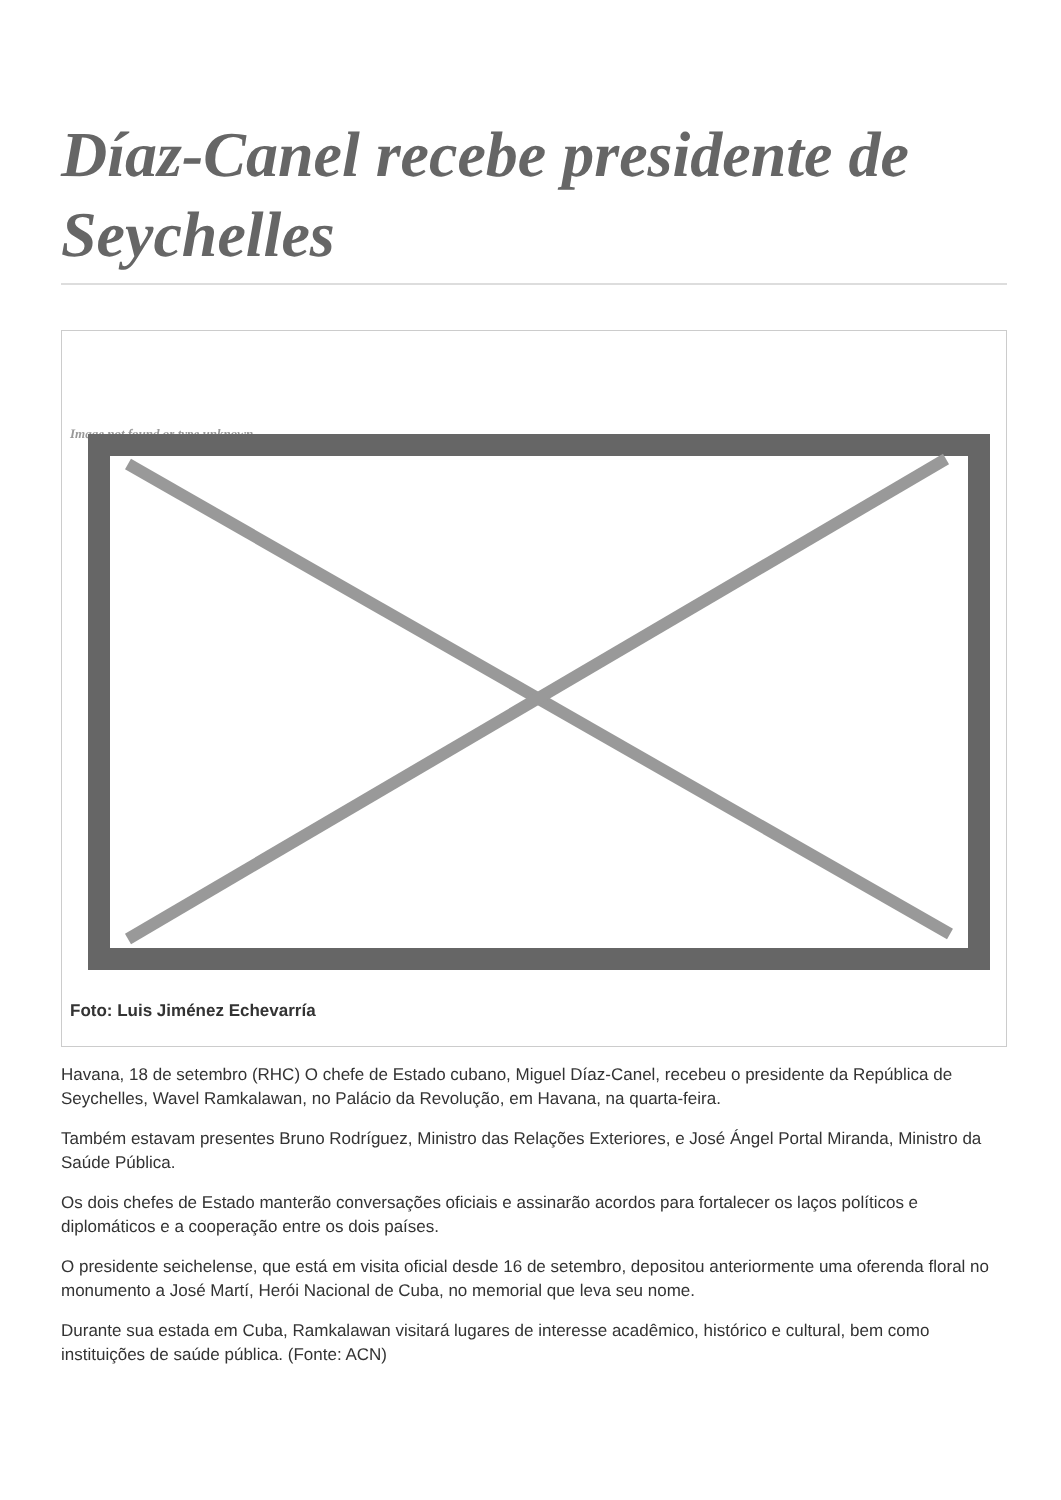Díaz-Canel recebe presidente de Seychelles
Image not found or type unknown
Foto: Luis Jiménez Echevarría
Havana, 18 de setembro (RHC) O chefe de Estado cubano, Miguel Díaz-Canel, recebeu o presidente da República de Seychelles, Wavel Ramkalawan, no Palácio da Revolução, em Havana, na quarta-feira.
Também estavam presentes Bruno Rodríguez, Ministro das Relações Exteriores, e José Ángel Portal Miranda, Ministro da Saúde Pública.
Os dois chefes de Estado manterão conversações oficiais e assinarão acordos para fortalecer os laços políticos e diplomáticos e a cooperação entre os dois países.
O presidente seichelense, que está em visita oficial desde 16 de setembro, depositou anteriormente uma oferenda floral no monumento a José Martí, Herói Nacional de Cuba, no memorial que leva seu nome.
Durante sua estada em Cuba, Ramkalawan visitará lugares de interesse acadêmico, histórico e cultural, bem como instituições de saúde pública. (Fonte: ACN)